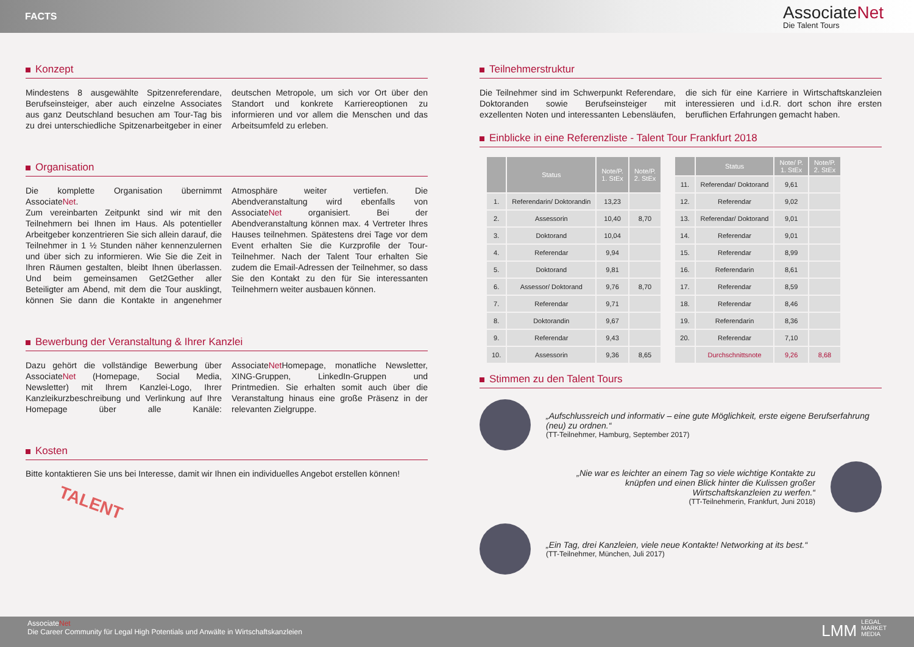FACTS
AssociateNet
Die Talent Tours
Konzept
Mindestens 8 ausgewählte Spitzenreferendare, Berufseinsteiger, aber auch einzelne Associates aus ganz Deutschland besuchen am Tour-Tag bis zu drei unterschiedliche Spitzenarbeitgeber in einer deutschen Metropole, um sich vor Ort über den Standort und konkrete Karriereoptionen zu informieren und vor allem die Menschen und das Arbeitsumfeld zu erleben.
Organisation
Die komplette Organisation übernimmt AssociateNet.
Zum vereinbarten Zeitpunkt sind wir mit den Teilnehmern bei Ihnen im Haus. Als potentieller Arbeitgeber konzentrieren Sie sich allein darauf, die Teilnehmer in 1 ½ Stunden näher kennenzulernen und über sich zu informieren. Wie Sie die Zeit in Ihren Räumen gestalten, bleibt Ihnen überlassen. Und beim gemeinsamen Get2Gether aller Beteiligter am Abend, mit dem die Tour ausklingt, können Sie dann die Kontakte in angenehmer Atmosphäre weiter vertiefen. Die Abendveranstaltung wird ebenfalls von AssociateNet organisiert. Bei der Abendveranstaltung können max. 4 Vertreter Ihres Hauses teilnehmen. Spätestens drei Tage vor dem Event erhalten Sie die Kurzprofile der Tour-Teilnehmer. Nach der Talent Tour erhalten Sie zudem die Email-Adressen der Teilnehmer, so dass Sie den Kontakt zu den für Sie interessanten Teilnehmern weiter ausbauen können.
Bewerbung der Veranstaltung & Ihrer Kanzlei
Dazu gehört die vollständige Bewerbung über AssociateNet (Homepage, Social Media, Newsletter) mit Ihrem Kanzlei-Logo, Ihrer Kanzleikurzbeschreibung und Verlinkung auf Ihre Homepage über alle Kanäle: AssociateNet Homepage, monatliche Newsletter, XING-Gruppen, LinkedIn-Gruppen und Printmedien. Sie erhalten somit auch über die Veranstaltung hinaus eine große Präsenz in der relevanten Zielgruppe.
Kosten
Bitte kontaktieren Sie uns bei Interesse, damit wir Ihnen ein individuelles Angebot erstellen können!
TALENT
Teilnehmerstruktur
Die Teilnehmer sind im Schwerpunkt Referendare, Doktoranden sowie Berufseinsteiger mit exzellenten Noten und interessanten Lebensläufen, die sich für eine Karriere in Wirtschaftskanzleien interessieren und i.d.R. dort schon ihre ersten beruflichen Erfahrungen gemacht haben.
Einblicke in eine Referenzliste - Talent Tour Frankfurt 2018
| | Status | Note/P. 1. StEx | Note/P. 2. StEx |
| --- | --- | --- | --- |
| 1. | Referendarin/ Doktorandin | 13,23 | |
| 2. | Assessorin | 10,40 | 8,70 |
| 3. | Doktorand | 10,04 | |
| 4. | Referendar | 9,94 | |
| 5. | Doktorand | 9,81 | |
| 6. | Assessor/ Doktorand | 9,76 | 8,70 |
| 7. | Referendar | 9,71 | |
| 8. | Doktorandin | 9,67 | |
| 9. | Referendar | 9,43 | |
| 10. | Assessorin | 9,36 | 8,65 |
| | Status | Note/ P. 1. StEx | Note/P. 2. StEx |
| --- | --- | --- | --- |
| 11. | Referendar/ Doktorand | 9,61 | |
| 12. | Referendar | 9,02 | |
| 13. | Referendar/ Doktorand | 9,01 | |
| 14. | Referendar | 9,01 | |
| 15. | Referendar | 8,99 | |
| 16. | Referendarin | 8,61 | |
| 17. | Referendar | 8,59 | |
| 18. | Referendar | 8,46 | |
| 19. | Referendarin | 8,36 | |
| 20. | Referendar | 7,10 | |
| | Durchschnittsnote | 9,26 | 8,68 |
Stimmen zu den Talent Tours
„Aufschlussreich und informativ – eine gute Möglichkeit, erste eigene Berufserfahrung (neu) zu ordnen.“(TT-Teilnehmer, Hamburg, September 2017)
„Nie war es leichter an einem Tag so viele wichtige Kontakte zu knüpfen und einen Blick hinter die Kulissen großer Wirtschaftskanzleien zu werfen.“(TT-Teilnehmerin, Frankfurt, Juni 2018)
„Ein Tag, drei Kanzleien, viele neue Kontakte! Networking at its best.“(TT-Teilnehmer, München, Juli 2017)
AssociateNet
Die Career Community für Legal High Potentials und Anwälte in Wirtschaftskanzleien
LMM LEGAL
MARKET
MEDIA